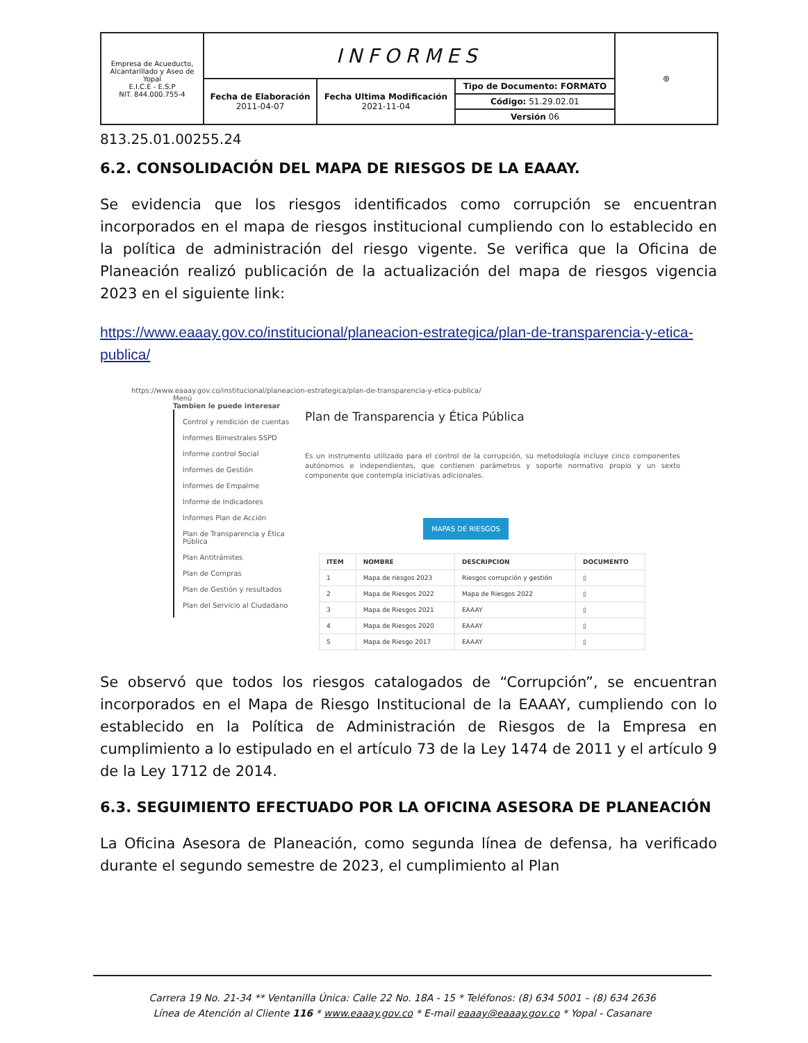| Empresa de Acueducto, Alcantarillado y Aseo de Yopal E.I.C.E - E.S.P NIT. 844.000.755-4 | INFORMES | | | ⊛ |
| | Fecha de Elaboración 2011-04-07 | Fecha Ultima Modificación 2021-11-04 | Tipo de Documento: FORMATO | |
| | | | Código: 51.29.02.01 | |
| | | | Versión 06 | |
813.25.01.00255.24
6.2. CONSOLIDACIÓN DEL MAPA DE RIESGOS DE LA EAAAY.
Se evidencia que los riesgos identificados como corrupción se encuentran incorporados en el mapa de riesgos institucional cumpliendo con lo establecido en la política de administración del riesgo vigente. Se verifica que la Oficina de Planeación realizó publicación de la actualización del mapa de riesgos vigencia 2023 en el siguiente link:
https://www.eaaay.gov.co/institucional/planeacion-estrategica/plan-de-transparencia-y-etica-publica/
https://www.eaaay.gov.co/institucional/planeacion-estrategica/plan-de-transparencia-y-etica-publica/
Menú
Tambien le puede interesar
Control y rendición de cuentas
Informes Bimestrales SSPD
Informe control Social
Informes de Gestión
Informes de Empalme
Informe de Indicadores
Informes Plan de Acción
Plan de Transparencia y Ética Pública
Plan Antitrámites
Plan de Compras
Plan de Gestión y resultados
Plan del Servicio al Ciudadano
Plan de Transparencia y Ética Pública
Es un instrumento utilizado para el control de la corrupción, su metodología incluye cinco componentes autónomos e independientes, que contienen parámetros y soporte normativo propio y un sexto componente que contempla iniciativas adicionales.
MAPAS DE RIESGOS
| ITEM | NOMBRE | DESCRIPCION | DOCUMENTO |
| --- | --- | --- | --- |
| 1 | Mapa de riesgos 2023 | Riesgos corrupción y gestión | ▯ |
| 2 | Mapa de Riesgos 2022 | Mapa de Riesgos 2022 | ▯ |
| 3 | Mapa de Riesgos 2021 | EAAAY | ▯ |
| 4 | Mapa de Riesgos 2020 | EAAAY | ▯ |
| 5 | Mapa de Riesgo 2017 | EAAAY | ▯ |
Se observó que todos los riesgos catalogados de “Corrupción”, se encuentran incorporados en el Mapa de Riesgo Institucional de la EAAAY, cumpliendo con lo establecido en la Política de Administración de Riesgos de la Empresa en cumplimiento a lo estipulado en el artículo 73 de la Ley 1474 de 2011 y el artículo 9 de la Ley 1712 de 2014.
6.3. SEGUIMIENTO EFECTUADO POR LA OFICINA ASESORA DE PLANEACIÓN
La Oficina Asesora de Planeación, como segunda línea de defensa, ha verificado durante el segundo semestre de 2023, el cumplimiento al Plan
Carrera 19 No. 21-34 ** Ventanilla Única: Calle 22 No. 18A - 15 * Teléfonos: (8) 634 5001 – (8) 634 2636
Línea de Atención al Cliente 116 * www.eaaay.gov.co * E-mail eaaay@eaaay.gov.co * Yopal - Casanare